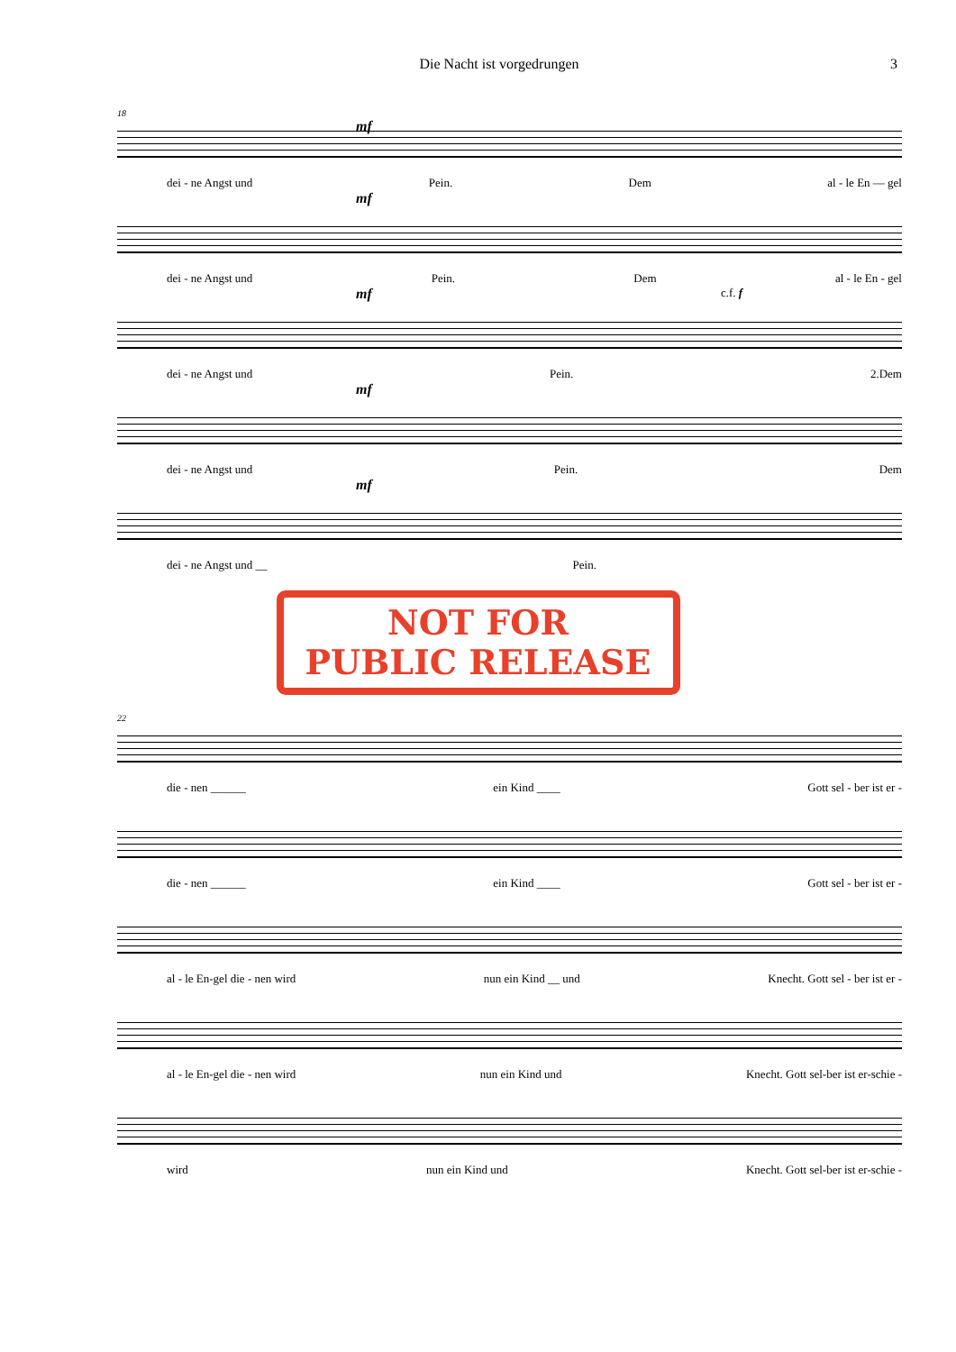Die Nacht ist vorgedrungen 3
18
mf
dei - ne Angst und Pein. Dem al - le En — gel
mf
dei - ne Angst und Pein. Dem al - le En - gel
mf
c.f. f
dei - ne Angst und Pein. 2.Dem
mf
dei - ne Angst und Pein. Dem
mf
dei - ne Angst und __ Pein.
NOT FOR
PUBLIC RELEASE
22
die - nen ______ ein Kind ____ Gott sel - ber ist er -
die - nen ______ ein Kind ____ Gott sel - ber ist er -
al - le En-gel die - nen wird nun ein Kind __ und Knecht. Gott sel - ber ist er -
al - le En-gel die - nen wird nun ein Kind und Knecht. Gott sel-ber ist er-schie -
wird nun ein Kind und Knecht. Gott sel-ber ist er-schie -